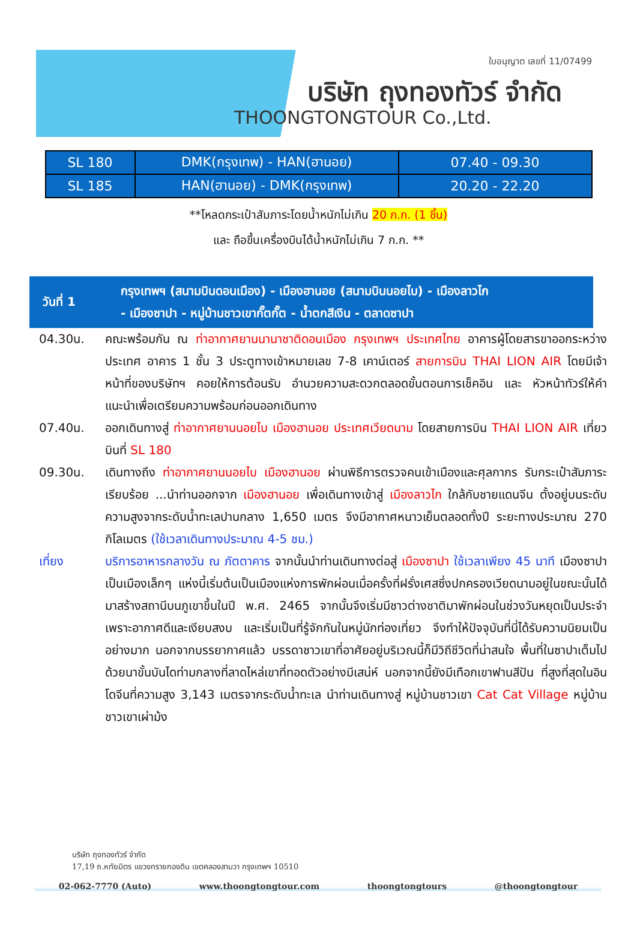ใบอนุญาต เลขที่ 11/07499
บริษัท ถุงทองทัวร์ จำกัด
THOONGTONGTOUR Co.,Ltd.
| SL 180 | DMK(กรุงเทพ) - HAN(ฮานอย) | 07.40 - 09.30 |
| SL 185 | HAN(ฮานอย) - DMK(กรุงเทพ) | 20.20 - 22.20 |
**โหลดกระเป๋าสัมภาระโดยน้ำหนักไม่เกิน 20 ก.ก. (1 ชิ้น)
และ ถือขึ้นเครื่องบินได้น้ำหนักไม่เกิน 7 ก.ก. **
วันที่ 1
กรุงเทพฯ (สนามบินดอนเมือง) - เมืองฮานอย (สนามบินนอยไบ) - เมืองลาวไก
- เมืองซาปา - หมู่บ้านชาวเขากั๊ตกั๊ต - น้ำตกสีเงิน - ตลาดซาปา
04.30น. คณะพร้อมกัน ณ ท่าอากาศยานนานาชาติดอนเมือง กรุงเทพฯ ประเทศไทย อาคารผู้โดยสารขาออกระหว่างประเทศ อาคาร 1 ชั้น 3 ประตูทางเข้าหมายเลข 7-8 เคาน์เตอร์ สายการบิน THAI LION AIR โดยมีเจ้าหน้าที่ของบริษัทฯ คอยให้การต้อนรับ อำนวยความสะดวกตลอดขั้นตอนการเช็คอิน และ หัวหน้าทัวร์ให้คำแนะนำเพื่อเตรียมความพร้อมก่อนออกเดินทาง
07.40น. ออกเดินทางสู่ ท่าอากาศยานนอยไบ เมืองฮานอย ประเทศเวียดนาม โดยสายการบิน THAI LION AIR เที่ยวบินที่ SL 180
09.30น. เดินทางถึง ท่าอากาศยานนอยไบ เมืองฮานอย ผ่านพิธีการตรวจคนเข้าเมืองและศุลกากร รับกระเป๋าสัมภาระเรียบร้อย ...นำท่านออกจาก เมืองฮานอย เพื่อเดินทางเข้าสู่ เมืองลาวไก ใกล้กับชายแดนจีน ตั้งอยู่บนระดับความสูงจากระดับน้ำทะเลปานกลาง 1,650 เมตร จึงมีอากาศหนาวเย็นตลอดทั้งปี ระยะทางประมาณ 270 กิโลเมตร (ใช้เวลาเดินทางประมาณ 4-5 ชม.)
เที่ยง บริการอาหารกลางวัน ณ ภัตตาคาร จากนั้นนำท่านเดินทางต่อสู่ เมืองซาปา ใช้เวลาเพียง 45 นาที เมืองซาปา เป็นเมืองเล็กๆ แห่งนี้เริ่มต้นเป็นเมืองแห่งการพักผ่อนเมื่อครั้งที่ฝรั่งเศสซึ่งปกครองเวียดนามอยู่ในขณะนั้นได้มาสร้างสถานีบนภูเขาขึ้นในปี พ.ศ. 2465 จากนั้นจึงเริ่มมีชาวต่างชาติมาพักผ่อนในช่วงวันหยุดเป็นประจำ เพราะอากาศดีและเงียบสงบ และเริ่มเป็นที่รู้จักกันในหมู่นักท่องเที่ยว จึงทำให้ปัจจุบันที่นี่ได้รับความนิยมเป็นอย่างมาก นอกจากบรรยากาศแล้ว บรรดาชาวเขาที่อาศัยอยู่บริเวณนี้ก็มีวิถีชีวิตที่น่าสนใจ พื้นที่ในซาปาเต็มไปด้วยนาขั้นบันไดท่ามกลางที่ลาดไหล่เขาที่ทอดตัวอย่างมีเสน่ห์ นอกจากนี้ยังมีเทือกเขาฟานสีปัน ที่สูงที่สุดในอินโดจีนที่ความสูง 3,143 เมตรจากระดับน้ำทะเล นำท่านเดินทางสู่ หมู่บ้านชาวเขา Cat Cat Village หมู่บ้านชาวเขาเผ่าม้ง
บริษัท ถุงทองทัวร์ จำกัด
17,19 ถ.หทัยมิตร แขวงทรายกองดิน เขตคลองสามวา กรุงเทพฯ 10510
02-062-7770 (Auto) www.thoongtongtour.com thoongtongtours @thoongtongtour